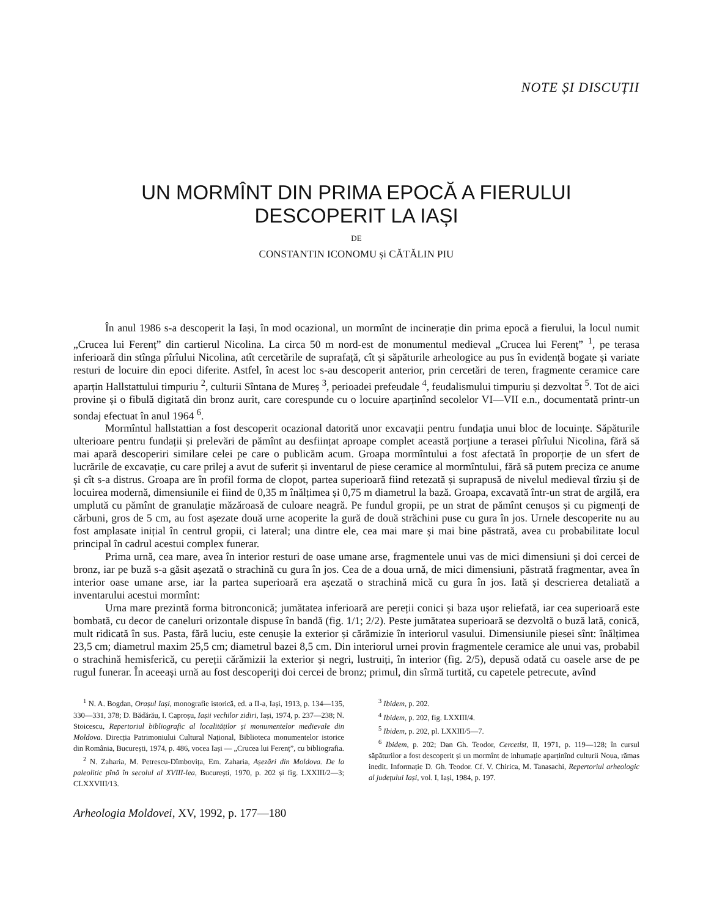NOTE ȘI DISCUȚII
UN MORMÎNT DIN PRIMA EPOCĂ A FIERULUI
DESCOPERIT LA IAȘI
DE
CONSTANTIN ICONOMU și CĂTĂLIN PIU
În anul 1986 s-a descoperit la Iași, în mod ocazional, un mormînt de incinerație din prima epocă a fierului, la locul numit „Crucea lui Ferenț” din cartierul Nicolina. La circa 50 m nord-est de monumentul medieval „Crucea lui Ferenț” <sup>1</sup>, pe terasa inferioară din stînga pîrîului Nicolina, atît cercetările de suprafață, cît și săpăturile arheologice au pus în evidență bogate și variate resturi de locuire din epoci diferite. Astfel, în acest loc s-au descoperit anterior, prin cercetări de teren, fragmente ceramice care aparțin Hallstattului timpuriu <sup>2</sup>, culturii Sîntana de Mureș <sup>3</sup>, perioadei prefeudale <sup>4</sup>, feudalismului timpuriu și dezvoltat <sup>5</sup>. Tot de aici provine și o fibulă digitată din bronz aurit, care corespunde cu o locuire aparținînd secolelor VI—VII e.n., documentată printr-un sondaj efectuat în anul 1964 <sup>6</sup>.
Mormîntul hallstattian a fost descoperit ocazional datorită unor excavații pentru fundația unui bloc de locuințe. Săpăturile ulterioare pentru fundații și prelevări de pămînt au desființat aproape complet această porțiune a terasei pîrîului Nicolina, fără să mai apară descoperiri similare celei pe care o publicăm acum. Groapa mormîntului a fost afectată în proporție de un sfert de lucrările de excavație, cu care prilej a avut de suferit și inventarul de piese ceramice al mormîntului, fără să putem preciza ce anume și cît s-a distrus. Groapa are în profil forma de clopot, partea superioară fiind retezată și suprapusă de nivelul medieval tîrziu și de locuirea modernă, dimensiunile ei fiind de 0,35 m înălțimea și 0,75 m diametrul la bază. Groapa, excavată într-un strat de argilă, era umplută cu pămînt de granulație măzăroasă de culoare neagră. Pe fundul gropii, pe un strat de pămînt cenușos și cu pigmenți de cărbuni, gros de 5 cm, au fost așezate două urne acoperite la gură de două străchini puse cu gura în jos. Urnele descoperite nu au fost amplasate inițial în centrul gropii, ci lateral; una dintre ele, cea mai mare și mai bine păstrată, avea cu probabilitate locul principal în cadrul acestui complex funerar.
Prima urnă, cea mare, avea în interior resturi de oase umane arse, fragmentele unui vas de mici dimensiuni și doi cercei de bronz, iar pe buză s-a găsit așezată o strachină cu gura în jos. Cea de a doua urnă, de mici dimensiuni, păstrată fragmentar, avea în interior oase umane arse, iar la partea superioară era așezată o strachină mică cu gura în jos. Iată și descrierea detaliată a inventarului acestui mormînt:
Urna mare prezintă forma bitronconică; jumătatea inferioară are pereții conici și baza ușor reliefată, iar cea superioară este bombată, cu decor de caneluri orizontale dispuse în bandă (fig. 1/1; 2/2). Peste jumătatea superioară se dezvoltă o buză lată, conică, mult ridicată în sus. Pasta, fără luciu, este cenușie la exterior și cărămizie în interiorul vasului. Dimensiunile piesei sînt: înălțimea 23,5 cm; diametrul maxim 25,5 cm; diametrul bazei 8,5 cm. Din interiorul urnei provin fragmentele ceramice ale unui vas, probabil o strachină hemisferică, cu pereții cărămizii la exterior și negri, lustruiți, în interior (fig. 2/5), depusă odată cu oasele arse de pe rugul funerar. În aceeași urnă au fost descoperiți doi cercei de bronz; primul, din sîrmă turtită, cu capetele petrecute, avînd
<sup>1</sup> N. A. Bogdan, Orașul Iași, monografie istorică, ed. a II-a, Iași, 1913, p. 134—135, 330—331, 378; D. Bădărău, I. Caproșu, Iașii vechilor zidiri, Iași, 1974, p. 237—238; N. Stoicescu, Repertoriul bibliografic al localităților și monumentelor medievale din Moldova. Direcția Patrimoniului Cultural Național, Biblioteca monumentelor istorice din România, București, 1974, p. 486, vocea Iași — „Crucea lui Ferenț”, cu bibliografia.
<sup>2</sup> N. Zaharia, M. Petrescu-Dîmbovița, Em. Zaharia, Așezări din Moldova. De la paleolitic pînă în secolul al XVIII-lea, București, 1970, p. 202 și fig. LXXIII/2—3; CLXXVIII/13.
<sup>3</sup> Ibidem, p. 202.
<sup>4</sup> Ibidem, p. 202, fig. LXXIII/4.
<sup>5</sup> Ibidem, p. 202, pl. LXXIII/5—7.
<sup>6</sup> Ibidem, p. 202; Dan Gh. Teodor, Cercetlst, II, 1971, p. 119—128; în cursul săpăturilor a fost descoperit și un mormînt de inhumație aparținînd culturii Noua, rămas inedit. Informație D. Gh. Teodor. Cf. V. Chirica, M. Tanasachi, Repertoriul arheologic al județului Iași, vol. I, Iași, 1984, p. 197.
Arheologia Moldovei, XV, 1992, p. 177—180